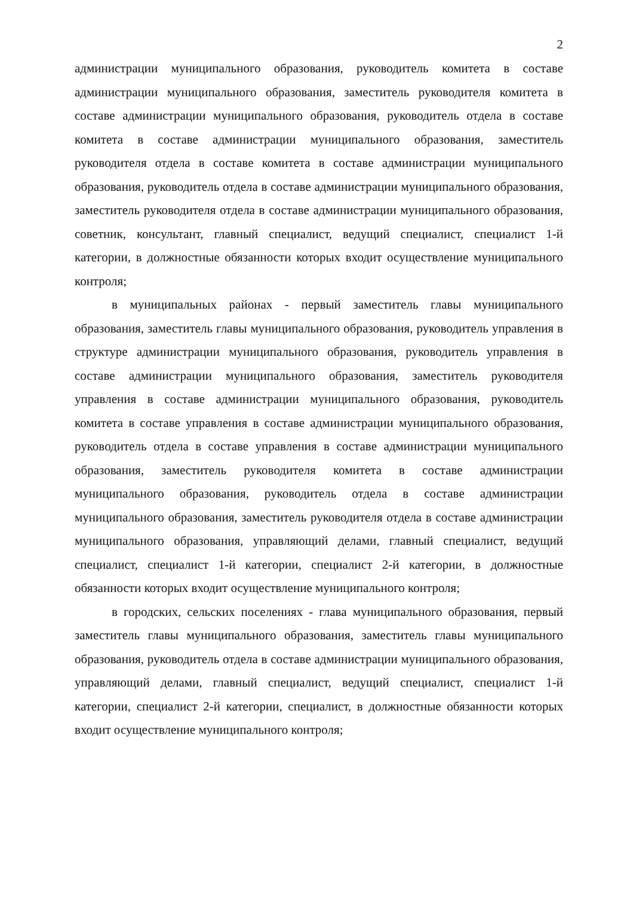2
администрации муниципального образования, руководитель комитета в составе администрации муниципального образования, заместитель руководителя комитета в составе администрации муниципального образования, руководитель отдела в составе комитета в составе администрации муниципального образования, заместитель руководителя отдела в составе комитета в составе администрации муниципального образования, руководитель отдела в составе администрации муниципального образования, заместитель руководителя отдела в составе администрации муниципального образования, советник, консультант, главный специалист, ведущий специалист, специалист 1-й категории, в должностные обязанности которых входит осуществление муниципального контроля;
в муниципальных районах - первый заместитель главы муниципального образования, заместитель главы муниципального образования, руководитель управления в структуре администрации муниципального образования, руководитель управления в составе администрации муниципального образования, заместитель руководителя управления в составе администрации муниципального образования, руководитель комитета в составе управления в составе администрации муниципального образования, руководитель отдела в составе управления в составе администрации муниципального образования, заместитель руководителя комитета в составе администрации муниципального образования, руководитель отдела в составе администрации муниципального образования, заместитель руководителя отдела в составе администрации муниципального образования, управляющий делами, главный специалист, ведущий специалист, специалист 1-й категории, специалист 2-й категории, в должностные обязанности которых входит осуществление муниципального контроля;
в городских, сельских поселениях - глава муниципального образования, первый заместитель главы муниципального образования, заместитель главы муниципального образования, руководитель отдела в составе администрации муниципального образования, управляющий делами, главный специалист, ведущий специалист, специалист 1-й категории, специалист 2-й категории, специалист, в должностные обязанности которых входит осуществление муниципального контроля;